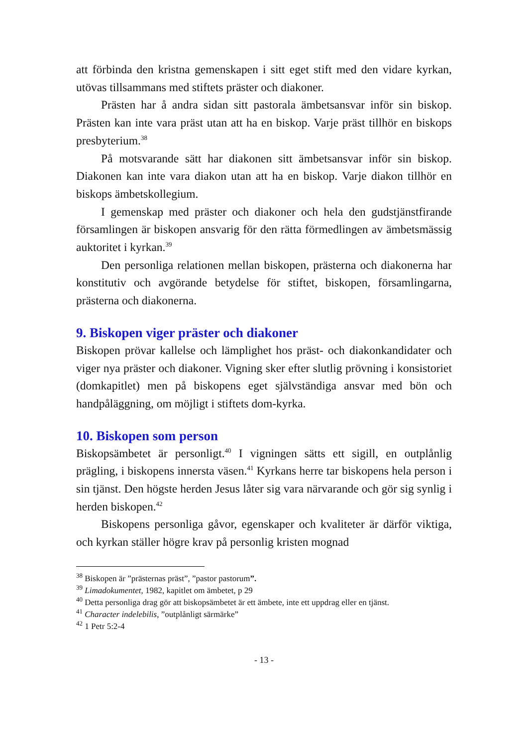att förbinda den kristna gemenskapen i sitt eget stift med den vidare kyrkan, utövas tillsammans med stiftets präster och diakoner.
Prästen har å andra sidan sitt pastorala ämbetsansvar inför sin biskop. Prästen kan inte vara präst utan att ha en biskop. Varje präst tillhör en biskops presbyterium.<sup>38</sup>
På motsvarande sätt har diakonen sitt ämbetsansvar inför sin biskop. Diakonen kan inte vara diakon utan att ha en biskop. Varje diakon tillhör en biskops ämbetskollegium.
I gemenskap med präster och diakoner och hela den gudstjänst­firande församlingen är biskopen ansvarig för den rätta förmed­lingen av ämbetsmässig auktoritet i kyrkan.<sup>39</sup>
Den personliga relationen mellan biskopen, prästerna och diakonerna har konstitutiv och avgörande betydelse för stiftet, biskopen, församlingarna, prästerna och diakonerna.
9. Biskopen viger präster och diakoner
Biskopen prövar kallelse och lämplighet hos präst- och diakon­kandidater och viger nya präster och diakoner. Vigning sker efter slutlig prövning i konsistoriet (domkapitlet) men på biskopens eget självständiga ansvar med bön och handpåläggning, om möjligt i stiftets dom-kyrka.
10. Biskopen som person
Biskopsämbetet är personligt.<sup>40</sup> I vigningen sätts ett sigill, en out­plånlig prägling, i biskopens innersta väsen.<sup>41</sup> Kyrkans herre tar biskopens hela person i sin tjänst. Den högste herden Jesus låter sig vara närvarande och gör sig synlig i herden biskopen.<sup>42</sup>
Biskopens personliga gåvor, egenskaper och kvaliteter är därför viktiga, och kyrkan ställer högre krav på personlig kristen mognad
<sup>38</sup> Biskopen är ”prästernas präst”, ”pastor pastorum”.
<sup>39</sup> Limadokumentet, 1982, kapitlet om ämbetet, p 29
<sup>40</sup> Detta personliga drag gör att biskopsämbetet är ett ämbete, inte ett uppdrag eller en tjänst.
<sup>41</sup> Character indelebilis, ”outplånligt särmärke”
<sup>42</sup> 1 Petr 5:2-4
- 13 -